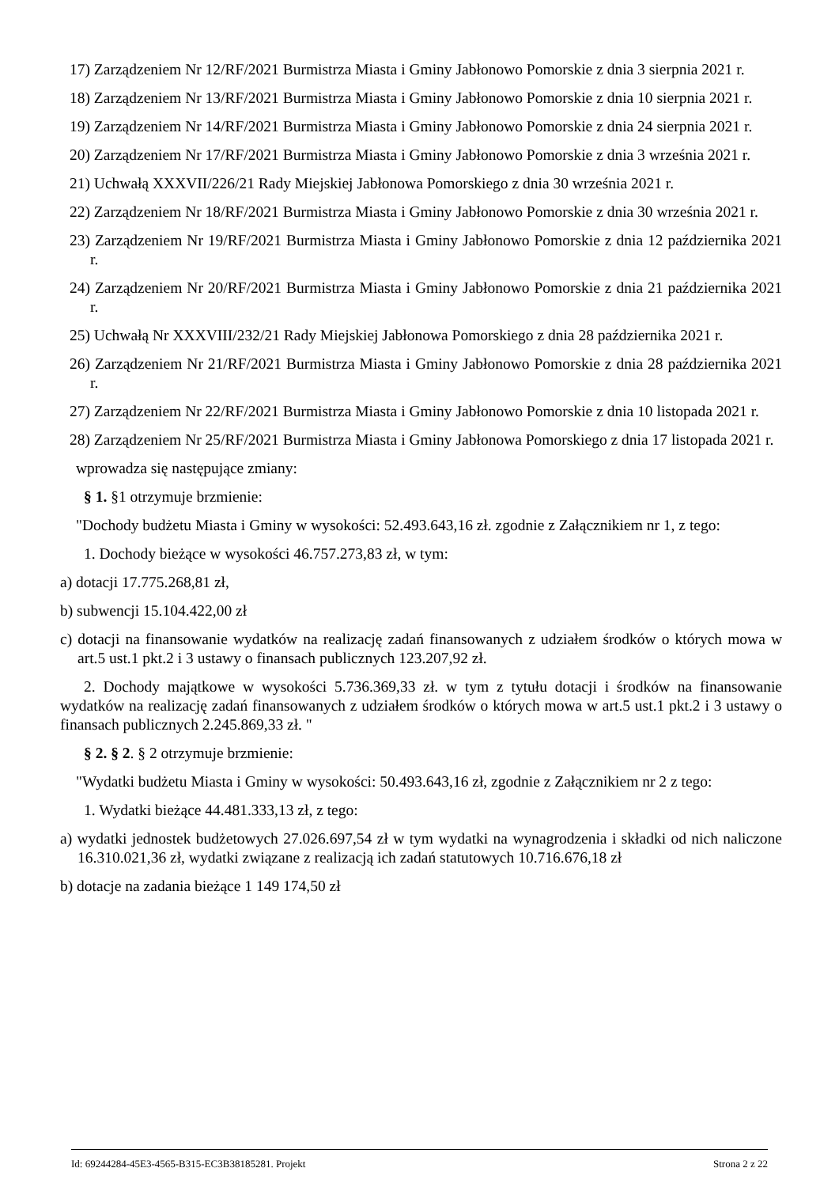17) Zarządzeniem Nr 12/RF/2021 Burmistrza Miasta i Gminy Jabłonowo Pomorskie z dnia 3 sierpnia 2021 r.
18) Zarządzeniem Nr 13/RF/2021 Burmistrza Miasta i Gminy Jabłonowo Pomorskie z dnia 10 sierpnia 2021 r.
19) Zarządzeniem Nr 14/RF/2021 Burmistrza Miasta i Gminy Jabłonowo Pomorskie z dnia 24 sierpnia 2021 r.
20) Zarządzeniem Nr 17/RF/2021 Burmistrza Miasta i Gminy Jabłonowo Pomorskie z dnia 3 września 2021 r.
21) Uchwałą XXXVII/226/21 Rady Miejskiej Jabłonowa Pomorskiego z dnia 30 września 2021 r.
22) Zarządzeniem Nr 18/RF/2021 Burmistrza Miasta i Gminy Jabłonowo Pomorskie z dnia 30 września 2021 r.
23) Zarządzeniem Nr 19/RF/2021 Burmistrza Miasta i Gminy Jabłonowo Pomorskie z dnia 12 października 2021 r.
24) Zarządzeniem Nr 20/RF/2021 Burmistrza Miasta i Gminy Jabłonowo Pomorskie z dnia 21 października 2021 r.
25) Uchwałą Nr XXXVIII/232/21 Rady Miejskiej Jabłonowa Pomorskiego z dnia 28 października 2021 r.
26) Zarządzeniem Nr 21/RF/2021 Burmistrza Miasta i Gminy Jabłonowo Pomorskie z dnia 28 października 2021 r.
27) Zarządzeniem Nr 22/RF/2021 Burmistrza Miasta i Gminy Jabłonowo Pomorskie z dnia 10 listopada 2021 r.
28) Zarządzeniem Nr 25/RF/2021 Burmistrza Miasta i Gminy Jabłonowa Pomorskiego z dnia 17 listopada 2021 r.
wprowadza się następujące zmiany:
§ 1. §1 otrzymuje brzmienie:
"Dochody budżetu Miasta i Gminy w wysokości: 52.493.643,16 zł. zgodnie z Załącznikiem nr 1, z tego:
1. Dochody bieżące w wysokości 46.757.273,83 zł, w tym:
a) dotacji 17.775.268,81 zł,
b) subwencji 15.104.422,00 zł
c) dotacji na finansowanie wydatków na realizację zadań finansowanych z udziałem środków o których mowa w art.5 ust.1 pkt.2 i 3 ustawy o finansach publicznych 123.207,92 zł.
2. Dochody majątkowe w wysokości 5.736.369,33 zł. w tym z tytułu dotacji i środków na finansowanie wydatków na realizację zadań finansowanych z udziałem środków o których mowa w art.5 ust.1 pkt.2 i 3 ustawy o finansach publicznych 2.245.869,33 zł. "
§ 2. § 2. § 2 otrzymuje brzmienie:
"Wydatki budżetu Miasta i Gminy w wysokości: 50.493.643,16 zł, zgodnie z Załącznikiem nr 2 z tego:
1. Wydatki bieżące 44.481.333,13 zł, z tego:
a) wydatki jednostek budżetowych 27.026.697,54 zł w tym wydatki na wynagrodzenia i składki od nich naliczone 16.310.021,36 zł, wydatki związane z realizacją ich zadań statutowych 10.716.676,18 zł
b) dotacje na zadania bieżące 1 149 174,50 zł
Id: 69244284-45E3-4565-B315-EC3B38185281. Projekt Strona 2 z 22